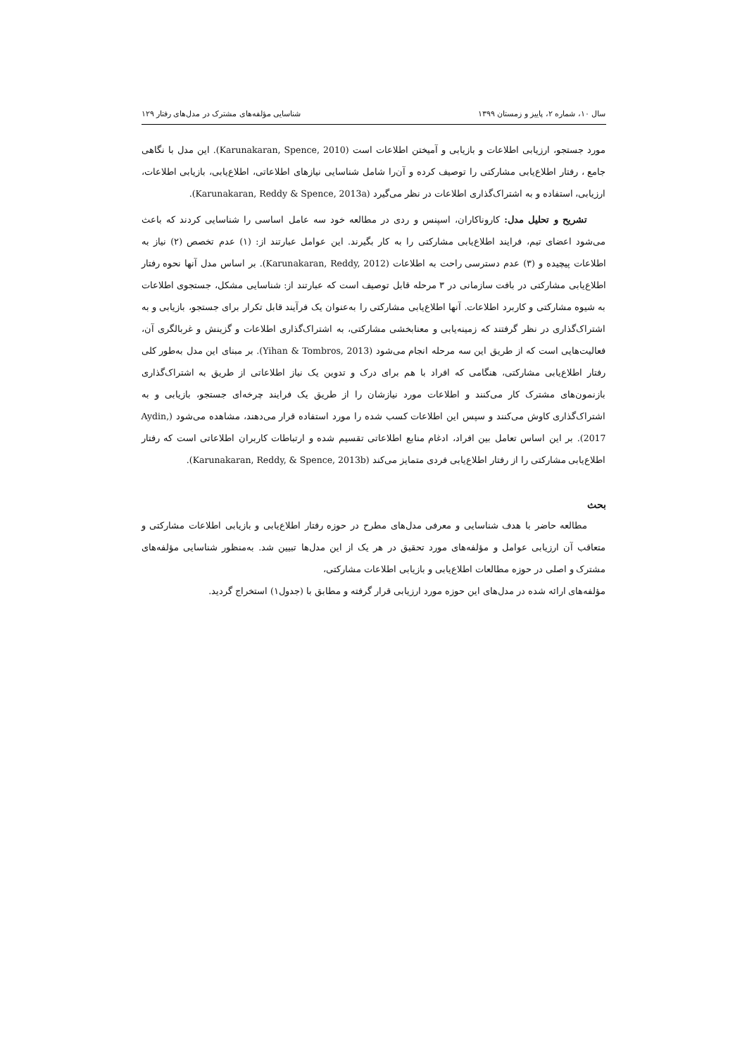سال ۱۰، شماره ۲، پاییز و زمستان ۱۳۹۹ شناسایی مؤلفه‌های مشترک در مدل‌های رفتار ۱۲۹
مورد جستجو، ارزیابی اطلاعات و بازیابی و آمیختن اطلاعات است (Karunakaran, Spence, 2010). این مدل با نگاهی جامع ، رفتار اطلاع‌یابی مشارکتی را توصیف کرده و آن‌را شامل شناسایی نیازهای اطلاعاتی، اطلاع‌یابی، بازیابی اطلاعات، ارزیابی، استفاده و به اشتراک‌گذاری اطلاعات در نظر می‌گیرد (Karunakaran, Reddy & Spence, 2013a).
تشریح و تحلیل مدل: کاروناکاران، اسپنس و ردی در مطالعه خود سه عامل اساسی را شناسایی کردند که باعث می‌شود اعضای تیم، فرایند اطلاع‌یابی مشارکتی را به کار بگیرند. این عوامل عبارتند از: (۱) عدم تخصص (۲) نیاز به اطلاعات پیچیده و (۳) عدم دسترسی راحت به اطلاعات (Karunakaran, Reddy, 2012). بر اساس مدل آنها نحوه رفتار اطلاع‌یابی مشارکتی در بافت سازمانی در ۳ مرحله قابل توصیف است که عبارتند از: شناسایی مشکل، جستجوی اطلاعات به شیوه مشارکتی و کاربرد اطلاعات. آنها اطلاع‌یابی مشارکتی را به‌عنوان یک فرآیند قابل تکرار برای جستجو، بازیابی و به اشتراک‌گذاری در نظر گرفتند که زمینه‌یابی و معنابخشی مشارکتی، به اشتراک‌گذاری اطلاعات و گزینش و غربالگری آن، فعالیت‌هایی است که از طریق این سه مرحله انجام می‌شود (Yihan & Tombros, 2013). بر مبنای این مدل به‌طور کلی رفتار اطلاع‌یابی مشارکتی، هنگامی که افراد با هم برای درک و تدوین یک نیاز اطلاعاتی از طریق به اشتراک‌گذاری بازنمون‌های مشترک کار می‌کنند و اطلاعات مورد نیازشان را از طریق یک فرایند چرخه‌ای جستجو، بازیابی و به اشتراک‌گذاری کاوش می‌کنند و سپس این اطلاعات کسب شده را مورد استفاده قرار می‌دهند، مشاهده می‌شود (Aydin, 2017). بر این اساس تعامل بین افراد، ادغام منابع اطلاعاتی تقسیم شده و ارتباطات کاربران اطلاعاتی است که رفتار اطلاع‌یابی مشارکتی را از رفتار اطلاع‌یابی فردی متمایز می‌کند (Karunakaran, Reddy, & Spence, 2013b).
بحث
مطالعه حاضر با هدف شناسایی و معرفی مدل‌های مطرح در حوزه رفتار اطلاع‌یابی و بازیابی اطلاعات مشارکتی و متعاقب آن ارزیابی عوامل و مؤلفه‌های مورد تحقیق در هر یک از این مدل‌ها تبیین شد. به‌منظور شناسایی مؤلفه‌های مشترک و اصلی در حوزه مطالعات اطلاع‌یابی و بازیابی اطلاعات مشارکتی،
مؤلفه‌های ارائه شده در مدل‌های این حوزه مورد ارزیابی قرار گرفته و مطابق با (جدول۱) استخراج گردید.